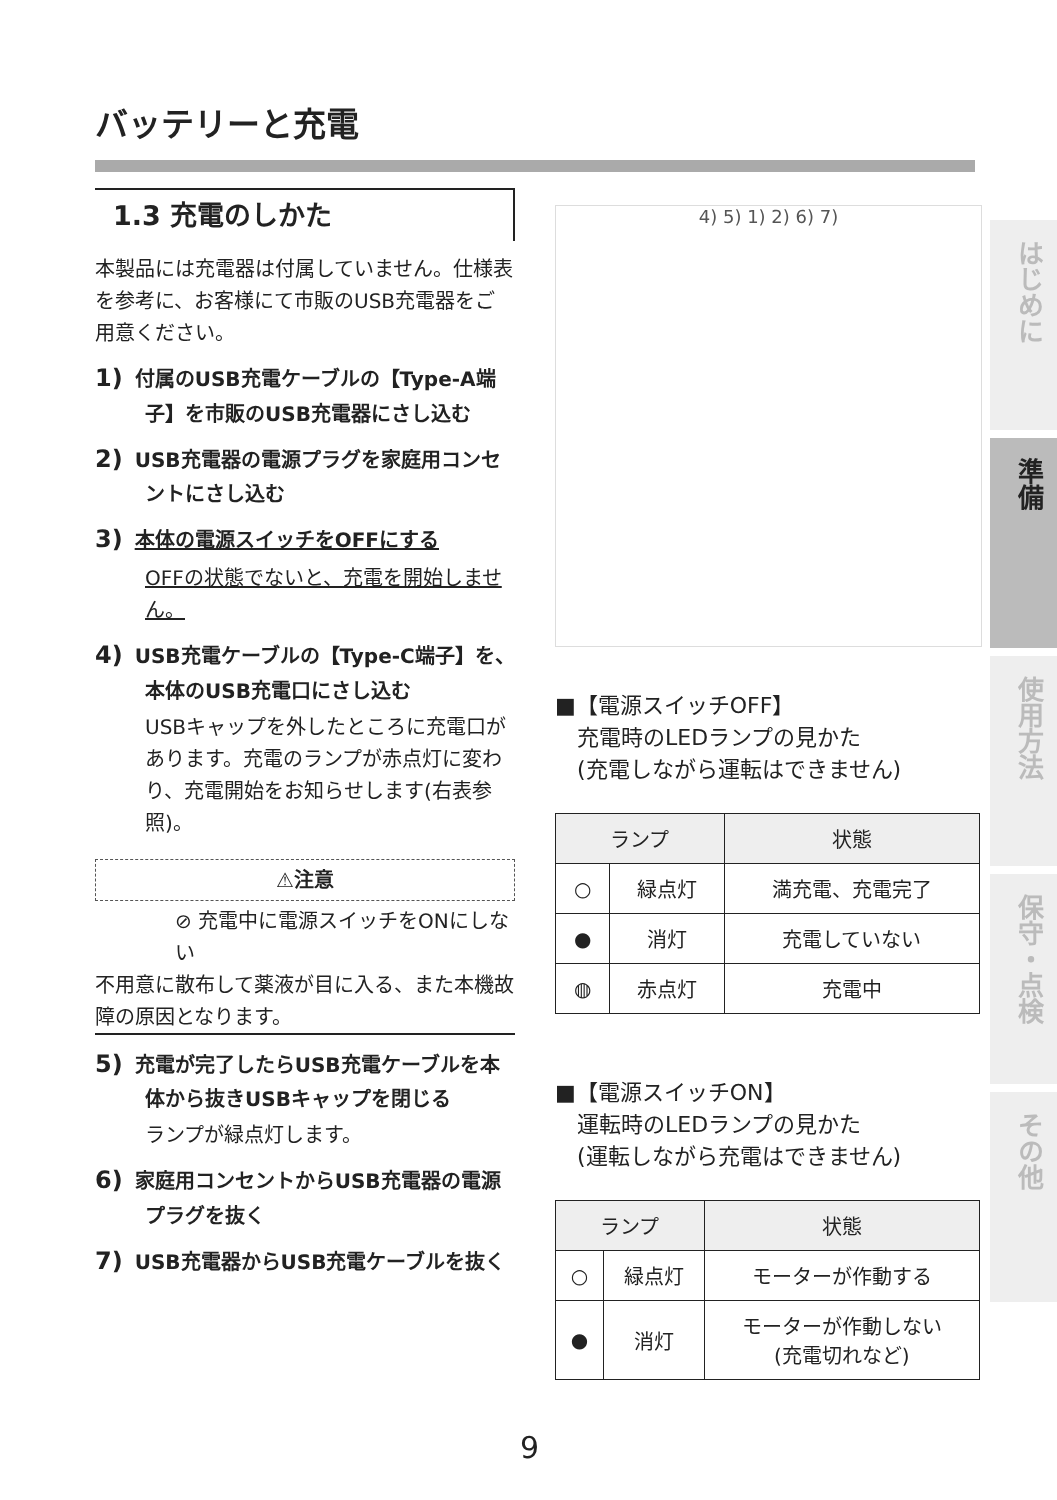バッテリーと充電
1.3 充電のしかた
本製品には充電器は付属していません。仕様表を参考に、お客様にて市販のUSB充電器をご用意ください。
1) 付属のUSB充電ケーブルの【Type-A端子】を市販のUSB充電器にさし込む
2) USB充電器の電源プラグを家庭用コンセントにさし込む
3) 本体の電源スイッチをOFFにする
OFFの状態でないと、充電を開始しません。
4) USB充電ケーブルの【Type-C端子】を、本体のUSB充電口にさし込む
USBキャップを外したところに充電口があります。充電のランプが赤点灯に変わり、充電開始をお知らせします(右表参照)。
⚠注意
⊘ 充電中に電源スイッチをONにしない
不用意に散布して薬液が目に入る、また本機故障の原因となります。
5) 充電が完了したらUSB充電ケーブルを本体から抜きUSBキャップを閉じる
ランプが緑点灯します。
6) 家庭用コンセントからUSB充電器の電源プラグを抜く
7) USB充電器からUSB充電ケーブルを抜く
4) 5) 1) 2) 6) 7)
■【電源スイッチOFF】
　充電時のLEDランプの見かた
　(充電しながら運転はできません)
| ランプ | | 状態 |
| --- | --- | --- |
| ○ | 緑点灯 | 満充電、充電完了 |
| ● | 消灯 | 充電していない |
| ◍ | 赤点灯 | 充電中 |
■【電源スイッチON】
　運転時のLEDランプの見かた
　(運転しながら充電はできません)
| ランプ | | 状態 |
| --- | --- | --- |
| ○ | 緑点灯 | モーターが作動する |
| ● | 消灯 | モーターが作動しない (充電切れなど) |
はじめに
準備
使用方法
保守・点検
その他
9